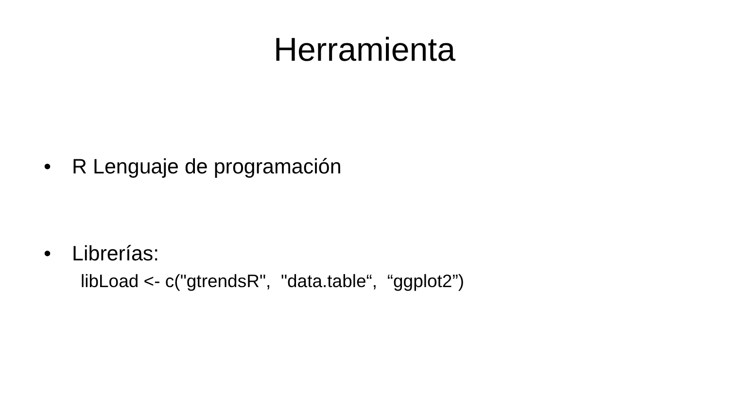Herramienta
• R Lenguaje de programación
• Librerías:
libLoad <- c("gtrendsR", "data.table“, “ggplot2”)